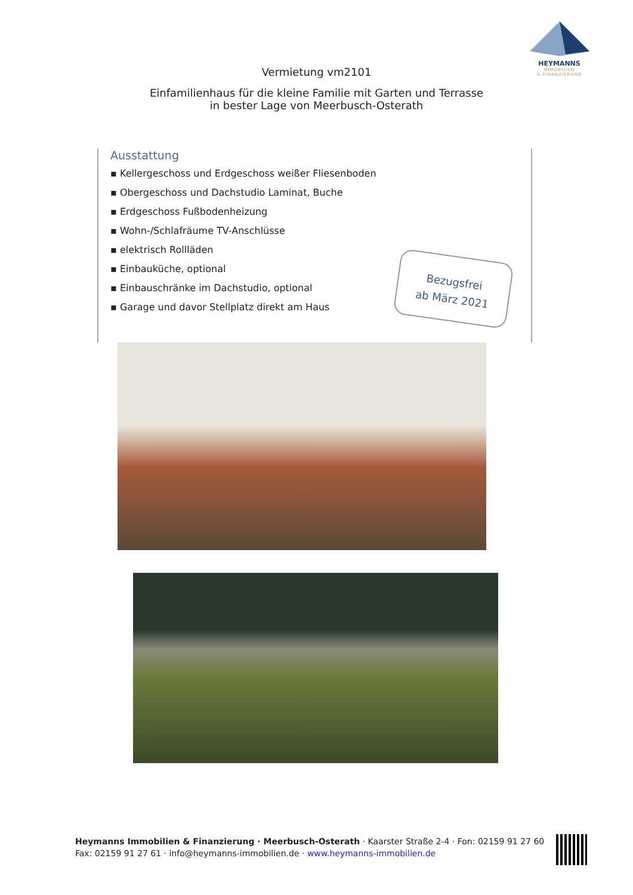HEYMANNS
IMMOBILIEN
& FINANZIERUNG
Vermietung vm2101
Einfamilienhaus für die kleine Familie mit Garten und Terrasse
in bester Lage von Meerbusch-Osterath
Ausstattung
▪ Kellergeschoss und Erdgeschoss weißer Fliesenboden
▪ Obergeschoss und Dachstudio Laminat, Buche
▪ Erdgeschoss Fußbodenheizung
▪ Wohn-/Schlafräume TV-Anschlüsse
▪ elektrisch Rollläden
▪ Einbauküche, optional
▪ Einbauschränke im Dachstudio, optional
▪ Garage und davor Stellplatz direkt am Haus
Bezugsfrei
ab März 2021
Heymanns Immobilien & Finanzierung · Meerbusch-Osterath · Kaarster Straße 2-4 · Fon: 02159 91 27 60
Fax: 02159 91 27 61 · info@heymanns-immobilien.de · www.heymanns-immobilien.de